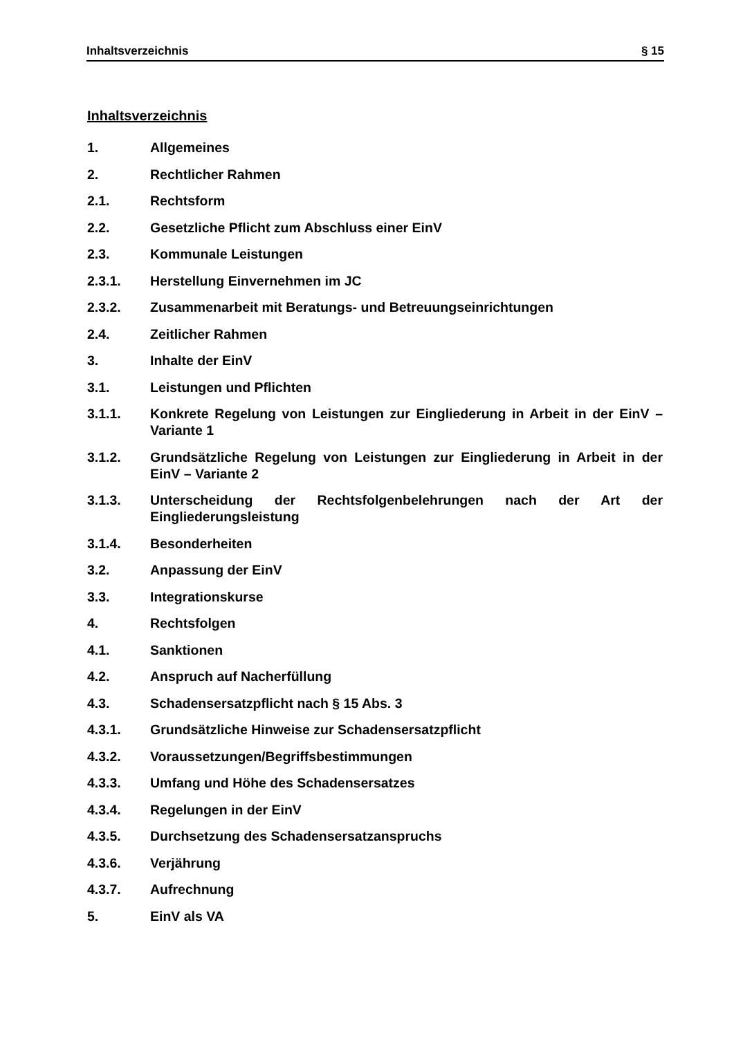Inhaltsverzeichnis § 15
Inhaltsverzeichnis
1. Allgemeines
2. Rechtlicher Rahmen
2.1. Rechtsform
2.2. Gesetzliche Pflicht zum Abschluss einer EinV
2.3. Kommunale Leistungen
2.3.1. Herstellung Einvernehmen im JC
2.3.2. Zusammenarbeit mit Beratungs- und Betreuungseinrichtungen
2.4. Zeitlicher Rahmen
3. Inhalte der EinV
3.1. Leistungen und Pflichten
3.1.1. Konkrete Regelung von Leistungen zur Eingliederung in Arbeit in der EinV – Variante 1
3.1.2. Grundsätzliche Regelung von Leistungen zur Eingliederung in Arbeit in der EinV – Variante 2
3.1.3. Unterscheidung der Rechtsfolgenbelehrungen nach der Art der Eingliederungsleistung
3.1.4. Besonderheiten
3.2. Anpassung der EinV
3.3. Integrationskurse
4. Rechtsfolgen
4.1. Sanktionen
4.2. Anspruch auf Nacherfüllung
4.3. Schadensersatzpflicht nach § 15 Abs. 3
4.3.1. Grundsätzliche Hinweise zur Schadensersatzpflicht
4.3.2. Voraussetzungen/Begriffsbestimmungen
4.3.3. Umfang und Höhe des Schadensersatzes
4.3.4. Regelungen in der EinV
4.3.5. Durchsetzung des Schadensersatzanspruchs
4.3.6. Verjährung
4.3.7. Aufrechnung
5. EinV als VA